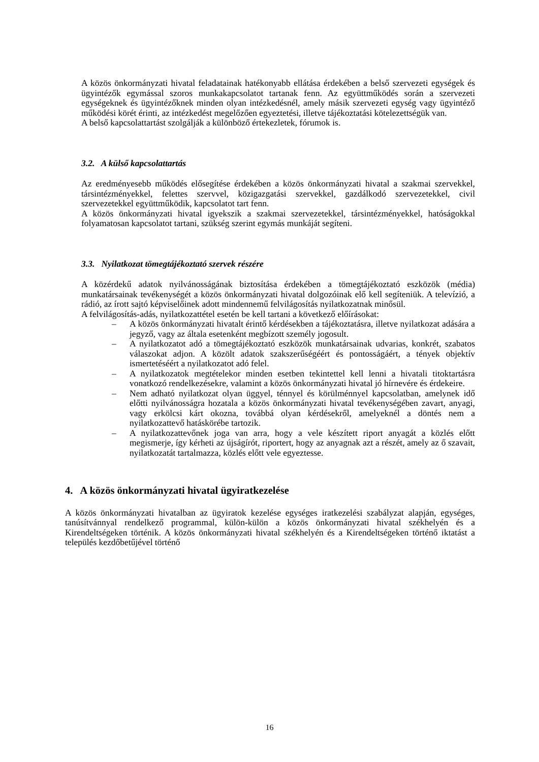A közös önkormányzati hivatal feladatainak hatékonyabb ellátása érdekében a belső szervezeti egységek és ügyintézők egymással szoros munkakapcsolatot tartanak fenn. Az együttműködés során a szervezeti egységeknek és ügyintézőknek minden olyan intézkedésnél, amely másik szervezeti egység vagy ügyintéző működési körét érinti, az intézkedést megelőzően egyeztetési, illetve tájékoztatási kötelezettségük van.
A belső kapcsolattartást szolgálják a különböző értekezletek, fórumok is.
3.2. A külső kapcsolattartás
Az eredményesebb működés elősegítése érdekében a közös önkormányzati hivatal a szakmai szervekkel, társintézményekkel, felettes szervvel, közigazgatási szervekkel, gazdálkodó szervezetekkel, civil szervezetekkel együttműködik, kapcsolatot tart fenn.
A közös önkormányzati hivatal igyekszik a szakmai szervezetekkel, társintézményekkel, hatóságokkal folyamatosan kapcsolatot tartani, szükség szerint egymás munkáját segíteni.
3.3. Nyilatkozat tömegtájékoztató szervek részére
A közérdekű adatok nyilvánosságának biztosítása érdekében a tömegtájékoztató eszközök (média) munkatársainak tevékenységét a közös önkormányzati hivatal dolgozóinak elő kell segíteniük. A televízió, a rádió, az írott sajtó képviselőinek adott mindennemű felvilágosítás nyilatkozatnak minősül.
A felvilágosítás-adás, nyilatkozattétel esetén be kell tartani a következő előírásokat:
– A közös önkormányzati hivatalt érintő kérdésekben a tájékoztatásra, illetve nyilatkozat adására a jegyző, vagy az általa esetenként megbízott személy jogosult.
– A nyilatkozatot adó a tömegtájékoztató eszközök munkatársainak udvarias, konkrét, szabatos válaszokat adjon. A közölt adatok szakszerűségéért és pontosságáért, a tények objektív ismertetéséért a nyilatkozatot adó felel.
– A nyilatkozatok megtételekor minden esetben tekintettel kell lenni a hivatali titoktartásra vonatkozó rendelkezésekre, valamint a közös önkormányzati hivatal jó hírnevére és érdekeire.
– Nem adható nyilatkozat olyan üggyel, ténnyel és körülménnyel kapcsolatban, amelynek idő előtti nyilvánosságra hozatala a közös önkormányzati hivatal tevékenységében zavart, anyagi, vagy erkölcsi kárt okozna, továbbá olyan kérdésekről, amelyeknél a döntés nem a nyilatkozattevő hatáskörébe tartozik.
– A nyilatkozattevőnek joga van arra, hogy a vele készített riport anyagát a közlés előtt megismerje, így kérheti az újságírót, riportert, hogy az anyagnak azt a részét, amely az ő szavait, nyilatkozatát tartalmazza, közlés előtt vele egyeztesse.
4. A közös önkormányzati hivatal ügyiratkezelése
A közös önkormányzati hivatalban az ügyiratok kezelése egységes iratkezelési szabályzat alapján, egységes, tanúsítvánnyal rendelkező programmal, külön-külön a közös önkormányzati hivatal székhelyén és a Kirendeltségeken történik. A közös önkormányzati hivatal székhelyén és a Kirendeltségeken történő iktatást a település kezdőbetűjével történő
16